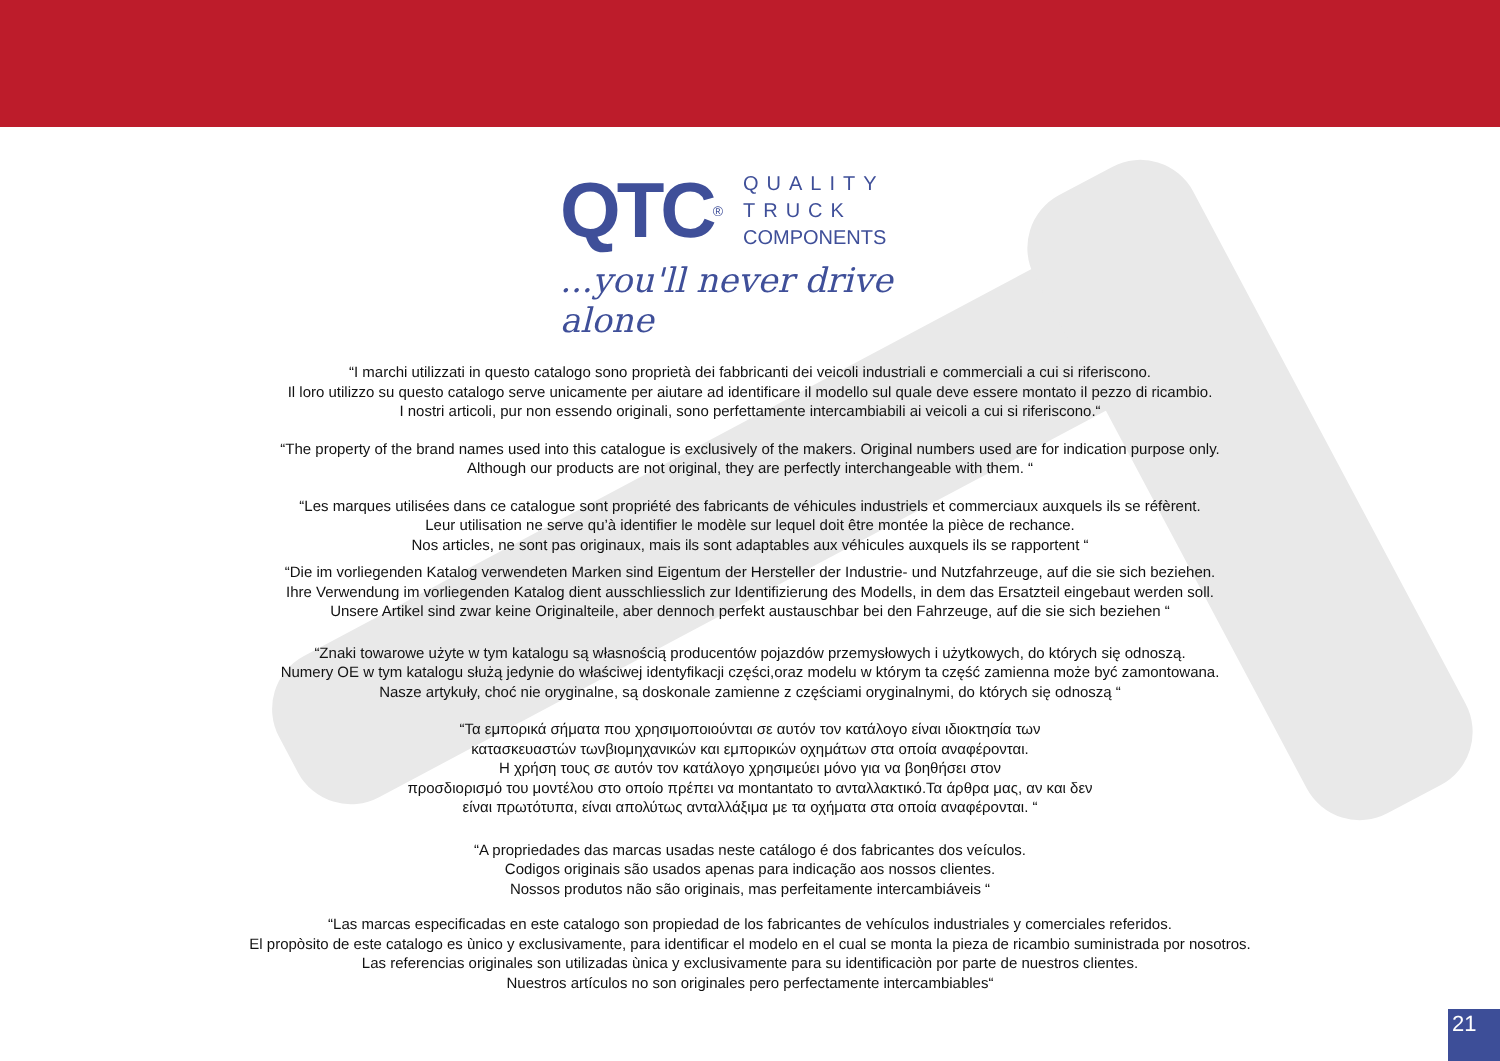QTC ®
QUALITY
TRUCK
COMPONENTS
...you'll never drive alone
“I marchi utilizzati in questo catalogo sono proprietà dei fabbricanti dei veicoli industriali e commerciali a cui si riferiscono.
Il loro utilizzo su questo catalogo serve unicamente per aiutare ad identificare il modello sul quale deve essere montato il pezzo di ricambio.
I nostri articoli, pur non essendo originali, sono perfettamente intercambiabili ai veicoli a cui si riferiscono.“
“The property of the brand names used into this catalogue is exclusively of the makers. Original numbers used are for indication purpose only.
Although our products are not original, they are perfectly interchangeable with them. “
“Les marques utilisées dans ce catalogue sont propriété des fabricants de véhicules industriels et commerciaux auxquels ils se réfèrent.
Leur utilisation ne serve qu’à identifier le modèle sur lequel doit être montée la pièce de rechance.
Nos articles, ne sont pas originaux, mais ils sont adaptables aux véhicules auxquels ils se rapportent “
“Die im vorliegenden Katalog verwendeten Marken sind Eigentum der Hersteller der Industrie- und Nutzfahrzeuge, auf die sie sich beziehen.
Ihre Verwendung im vorliegenden Katalog dient ausschliesslich zur Identifizierung des Modells, in dem das Ersatzteil eingebaut werden soll.
Unsere Artikel sind zwar keine Originalteile, aber dennoch perfekt austauschbar bei den Fahrzeuge, auf die sie sich beziehen “
“Znaki towarowe użyte w tym katalogu są własnością producentów pojazdów przemysłowych i użytkowych, do których się odnoszą.
Numery OE w tym katalogu służą jedynie do właściwej identyfikacji części,oraz modelu w którym ta część zamienna może być zamontowana.
Nasze artykuły, choć nie oryginalne, są doskonale zamienne z częściami oryginalnymi, do których się odnoszą “
“Τα εμπορικά σήματα που χρησιμοποιούνται σε αυτόν τον κατάλογο είναι ιδιοκτησία των
κατασκευαστών τωνβιομηχανικών και εμπορικών οχημάτων στα οποία αναφέρονται.
Η χρήση τους σε αυτόν τον κατάλογο χρησιμεύει μόνο για να βοηθήσει στον
προσδιορισμό του μοντέλου στο οποίο πρέπει να montantato το ανταλλακτικό.Τα άρθρα μας, αν και δεν
είναι πρωτότυπα, είναι απολύτως ανταλλάξιμα με τα οχήματα στα οποία αναφέρονται. “
“A propriedades das marcas usadas neste catálogo é dos fabricantes dos veículos.
Codigos originais são usados apenas para indicação aos nossos clientes.
Nossos produtos não são originais, mas perfeitamente intercambiáveis “
“Las marcas especificadas en este catalogo son propiedad de los fabricantes de vehículos industriales y comerciales referidos.
El propòsito de este catalogo es ùnico y exclusivamente, para identificar el modelo en el cual se monta la pieza de ricambio suministrada por nosotros.
Las referencias originales son utilizadas ùnica y exclusivamente para su identificaciòn por parte de nuestros clientes.
Nuestros artículos no son originales pero perfectamente intercambiables“
21